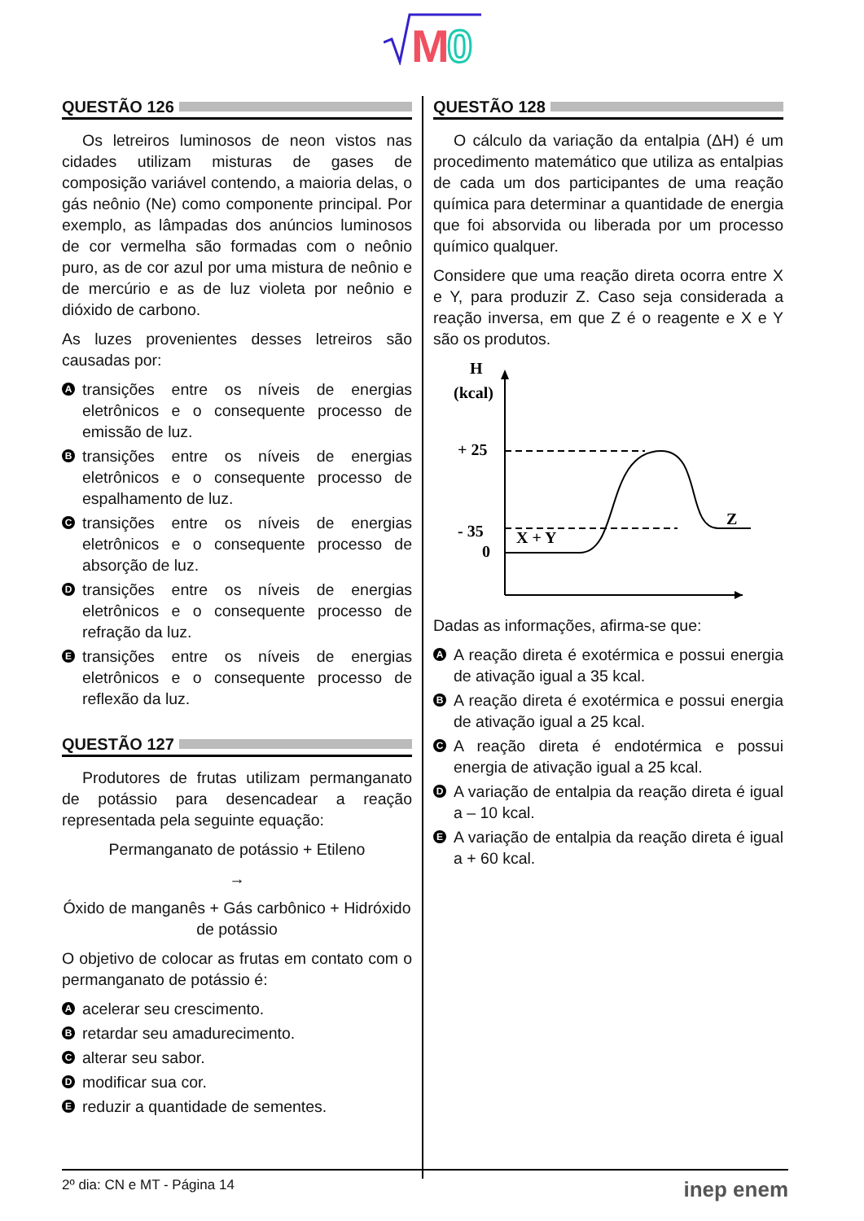M
0
QUESTÃO 126
Os letreiros luminosos de neon vistos nas cidades utilizam misturas de gases de composição variável contendo, a maioria delas, o gás neônio (Ne) como componente principal. Por exemplo, as lâmpadas dos anúncios luminosos de cor vermelha são formadas com o neônio puro, as de cor azul por uma mistura de neônio e de mercúrio e as de luz violeta por neônio e dióxido de carbono.
As luzes provenientes desses letreiros são causadas por:
Atransições entre os níveis de energias eletrônicos e o consequente processo de emissão de luz.
Btransições entre os níveis de energias eletrônicos e o consequente processo de espalhamento de luz.
Ctransições entre os níveis de energias eletrônicos e o consequente processo de absorção de luz.
Dtransições entre os níveis de energias eletrônicos e o consequente processo de refração da luz.
Etransições entre os níveis de energias eletrônicos e o consequente processo de reflexão da luz.
QUESTÃO 127
Produtores de frutas utilizam permanganato de potássio para desencadear a reação representada pela seguinte equação:
Permanganato de potássio + Etileno
→
Óxido de manganês + Gás carbônico + Hidróxido de potássio
O objetivo de colocar as frutas em contato com o permanganato de potássio é:
Aacelerar seu crescimento.
Bretardar seu amadurecimento.
Calterar seu sabor.
Dmodificar sua cor.
Ereduzir a quantidade de sementes.
QUESTÃO 128
O cálculo da variação da entalpia (ΔH) é um procedimento matemático que utiliza as entalpias de cada um dos participantes de uma reação química para determinar a quantidade de energia que foi absorvida ou liberada por um processo químico qualquer.
Considere que uma reação direta ocorra entre X e Y, para produzir Z. Caso seja considerada a reação inversa, em que Z é o reagente e X e Y são os produtos.
H
(kcal)
+ 25
0
- 35
X + Y
Z
Dadas as informações, afirma-se que:
A A reação direta é exotérmica e possui energia de ativação igual a 35 kcal.
B A reação direta é exotérmica e possui energia de ativação igual a 25 kcal.
C A reação direta é endotérmica e possui energia de ativação igual a 25 kcal.
D A variação de entalpia da reação direta é igual a – 10 kcal.
E A variação de entalpia da reação direta é igual a + 60 kcal.
2º dia: CN e MT - Página 14 inep enem